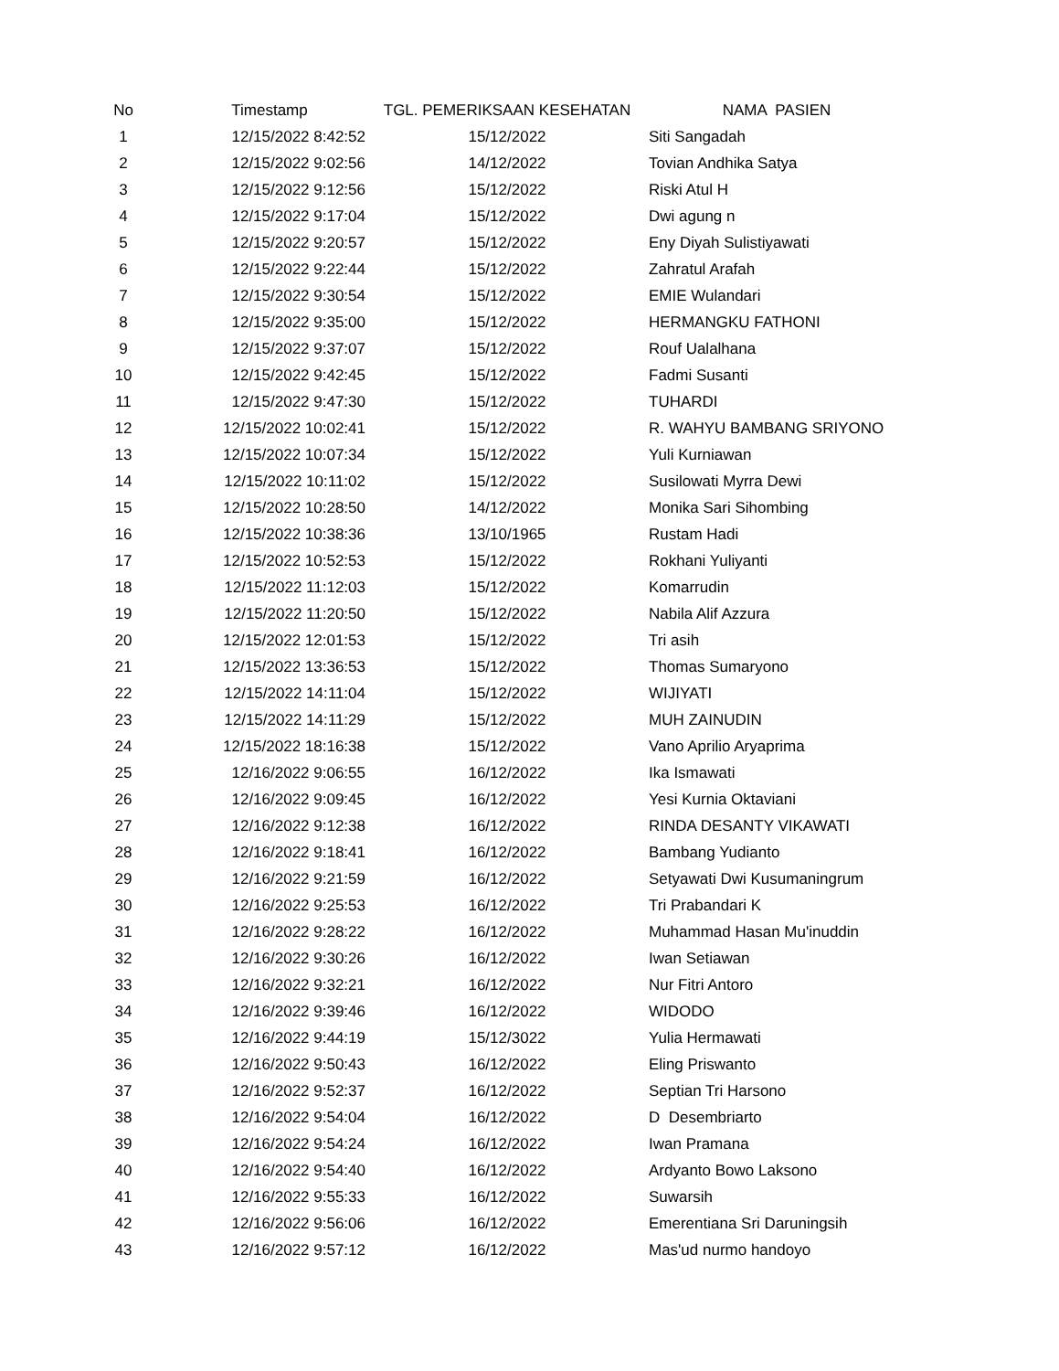| No | Timestamp | TGL. PEMERIKSAAN KESEHATAN | NAMA PASIEN |
| --- | --- | --- | --- |
| 1 | 12/15/2022 8:42:52 | 15/12/2022 | Siti Sangadah |
| 2 | 12/15/2022 9:02:56 | 14/12/2022 | Tovian Andhika Satya |
| 3 | 12/15/2022 9:12:56 | 15/12/2022 | Riski Atul H |
| 4 | 12/15/2022 9:17:04 | 15/12/2022 | Dwi agung n |
| 5 | 12/15/2022 9:20:57 | 15/12/2022 | Eny Diyah Sulistiyawati |
| 6 | 12/15/2022 9:22:44 | 15/12/2022 | Zahratul Arafah |
| 7 | 12/15/2022 9:30:54 | 15/12/2022 | EMIE Wulandari |
| 8 | 12/15/2022 9:35:00 | 15/12/2022 | HERMANGKU FATHONI |
| 9 | 12/15/2022 9:37:07 | 15/12/2022 | Rouf Ualalhana |
| 10 | 12/15/2022 9:42:45 | 15/12/2022 | Fadmi Susanti |
| 11 | 12/15/2022 9:47:30 | 15/12/2022 | TUHARDI |
| 12 | 12/15/2022 10:02:41 | 15/12/2022 | R. WAHYU BAMBANG SRIYONO |
| 13 | 12/15/2022 10:07:34 | 15/12/2022 | Yuli Kurniawan |
| 14 | 12/15/2022 10:11:02 | 15/12/2022 | Susilowati Myrra Dewi |
| 15 | 12/15/2022 10:28:50 | 14/12/2022 | Monika Sari Sihombing |
| 16 | 12/15/2022 10:38:36 | 13/10/1965 | Rustam Hadi |
| 17 | 12/15/2022 10:52:53 | 15/12/2022 | Rokhani Yuliyanti |
| 18 | 12/15/2022 11:12:03 | 15/12/2022 | Komarrudin |
| 19 | 12/15/2022 11:20:50 | 15/12/2022 | Nabila Alif Azzura |
| 20 | 12/15/2022 12:01:53 | 15/12/2022 | Tri asih |
| 21 | 12/15/2022 13:36:53 | 15/12/2022 | Thomas Sumaryono |
| 22 | 12/15/2022 14:11:04 | 15/12/2022 | WIJIYATI |
| 23 | 12/15/2022 14:11:29 | 15/12/2022 | MUH ZAINUDIN |
| 24 | 12/15/2022 18:16:38 | 15/12/2022 | Vano Aprilio Aryaprima |
| 25 | 12/16/2022 9:06:55 | 16/12/2022 | Ika Ismawati |
| 26 | 12/16/2022 9:09:45 | 16/12/2022 | Yesi Kurnia Oktaviani |
| 27 | 12/16/2022 9:12:38 | 16/12/2022 | RINDA DESANTY VIKAWATI |
| 28 | 12/16/2022 9:18:41 | 16/12/2022 | Bambang Yudianto |
| 29 | 12/16/2022 9:21:59 | 16/12/2022 | Setyawati Dwi Kusumaningrum |
| 30 | 12/16/2022 9:25:53 | 16/12/2022 | Tri Prabandari K |
| 31 | 12/16/2022 9:28:22 | 16/12/2022 | Muhammad Hasan Mu'inuddin |
| 32 | 12/16/2022 9:30:26 | 16/12/2022 | Iwan Setiawan |
| 33 | 12/16/2022 9:32:21 | 16/12/2022 | Nur Fitri Antoro |
| 34 | 12/16/2022 9:39:46 | 16/12/2022 | WIDODO |
| 35 | 12/16/2022 9:44:19 | 15/12/3022 | Yulia Hermawati |
| 36 | 12/16/2022 9:50:43 | 16/12/2022 | Eling Priswanto |
| 37 | 12/16/2022 9:52:37 | 16/12/2022 | Septian Tri Harsono |
| 38 | 12/16/2022 9:54:04 | 16/12/2022 | D Desembriarto |
| 39 | 12/16/2022 9:54:24 | 16/12/2022 | Iwan Pramana |
| 40 | 12/16/2022 9:54:40 | 16/12/2022 | Ardyanto Bowo Laksono |
| 41 | 12/16/2022 9:55:33 | 16/12/2022 | Suwarsih |
| 42 | 12/16/2022 9:56:06 | 16/12/2022 | Emerentiana Sri Daruningsih |
| 43 | 12/16/2022 9:57:12 | 16/12/2022 | Mas'ud nurmo handoyo |